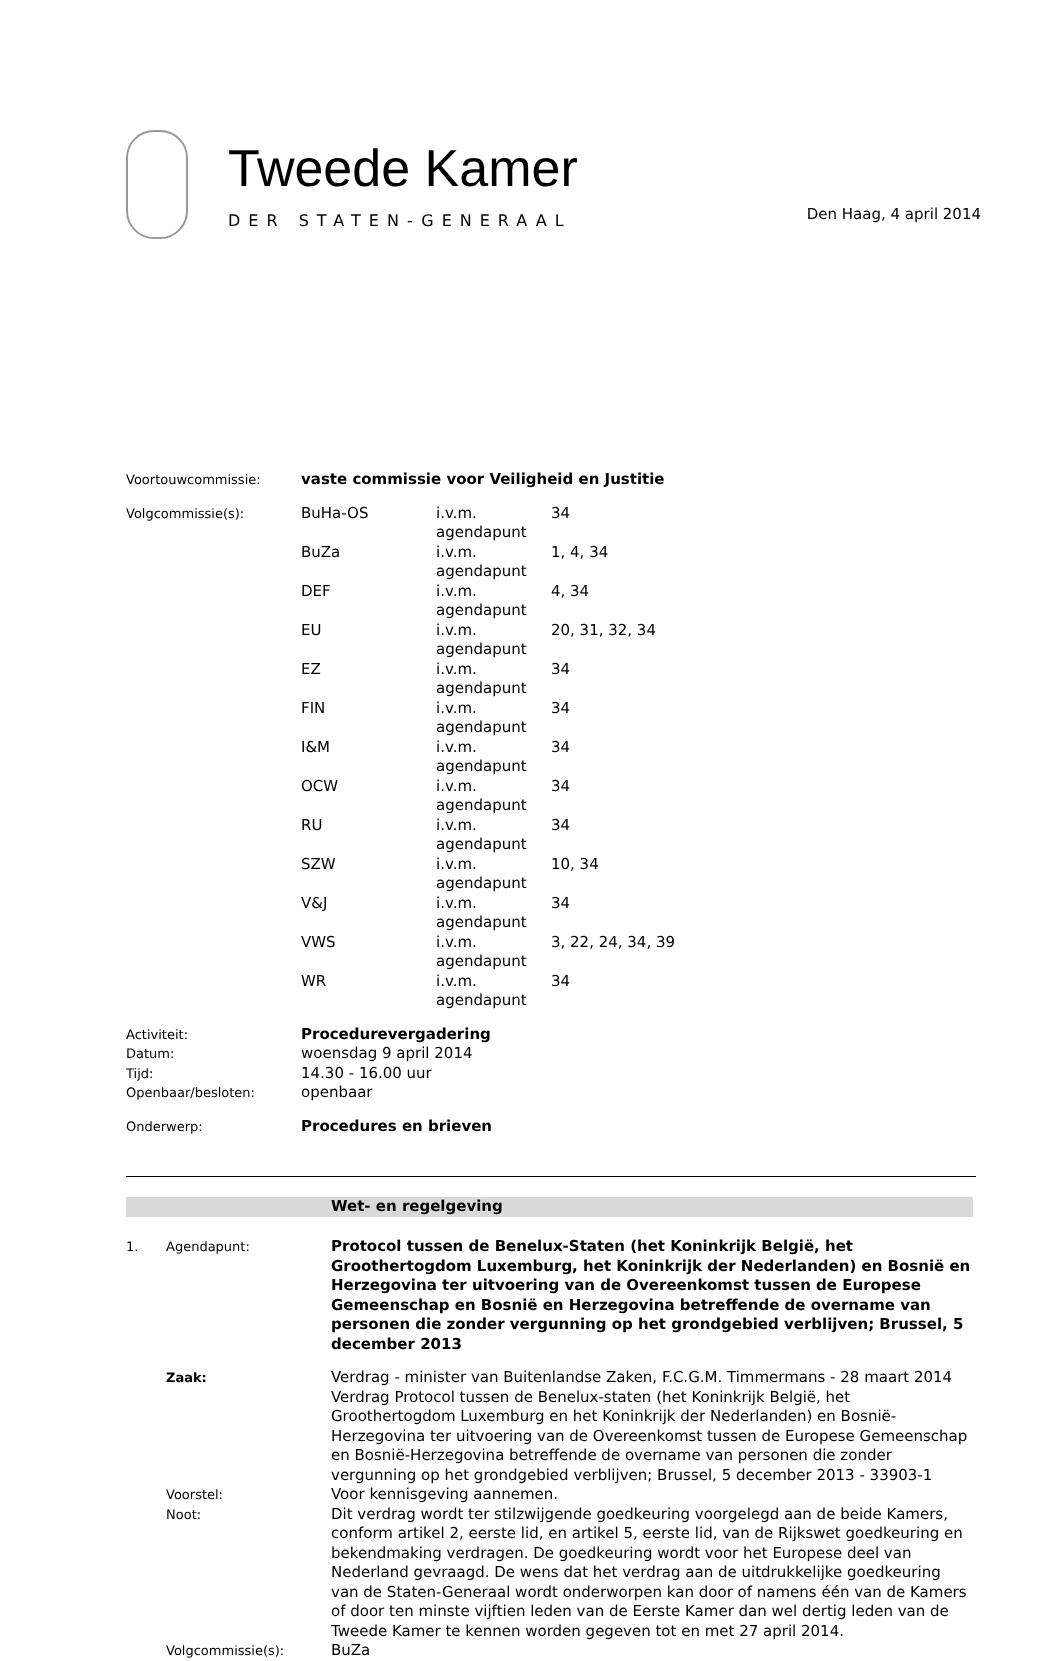Tweede Kamer
DER STATEN-GENERAAL
Den Haag, 4 april 2014
| Voortouwcommissie: | vaste commissie voor Veiligheid en Justitie | | |
| Volgcommissie(s): | BuHa-OS | i.v.m. agendapunt | 34 |
| | BuZa | i.v.m. agendapunt | 1, 4, 34 |
| | DEF | i.v.m. agendapunt | 4, 34 |
| | EU | i.v.m. agendapunt | 20, 31, 32, 34 |
| | EZ | i.v.m. agendapunt | 34 |
| | FIN | i.v.m. agendapunt | 34 |
| | I&M | i.v.m. agendapunt | 34 |
| | OCW | i.v.m. agendapunt | 34 |
| | RU | i.v.m. agendapunt | 34 |
| | SZW | i.v.m. agendapunt | 10, 34 |
| | V&J | i.v.m. agendapunt | 34 |
| | VWS | i.v.m. agendapunt | 3, 22, 24, 34, 39 |
| | WR | i.v.m. agendapunt | 34 |
| Activiteit: | Procedurevergadering | | |
| Datum: | woensdag 9 april 2014 | | |
| Tijd: | 14.30 - 16.00 uur | | |
| Openbaar/besloten: | openbaar | | |
| Onderwerp: | Procedures en brieven | | |
Wet- en regelgeving
| 1. | Agendapunt: | Protocol tussen de Benelux-Staten (het Koninkrijk België, het Groothertogdom Luxemburg, het Koninkrijk der Nederlanden) en Bosnië en Herzegovina ter uitvoering van de Overeenkomst tussen de Europese Gemeenschap en Bosnië en Herzegovina betreffende de overname van personen die zonder vergunning op het grondgebied verblijven; Brussel, 5 december 2013 |
| | Zaak: | Verdrag - minister van Buitenlandse Zaken, F.C.G.M. Timmermans - 28 maart 2014 Verdrag Protocol tussen de Benelux-staten (het Koninkrijk België, het Groothertogdom Luxemburg en het Koninkrijk der Nederlanden) en Bosnië-Herzegovina ter uitvoering van de Overeenkomst tussen de Europese Gemeenschap en Bosnië-Herzegovina betreffende de overname van personen die zonder vergunning op het grondgebied verblijven; Brussel, 5 december 2013 - 33903-1 |
| | Voorstel: | Voor kennisgeving aannemen. |
| | Noot: | Dit verdrag wordt ter stilzwijgende goedkeuring voorgelegd aan de beide Kamers, conform artikel 2, eerste lid, en artikel 5, eerste lid, van de Rijkswet goedkeuring en bekendmaking verdragen. De goedkeuring wordt voor het Europese deel van Nederland gevraagd. De wens dat het verdrag aan de uitdrukkelijke goedkeuring van de Staten-Generaal wordt onderworpen kan door of namens één van de Kamers of door ten minste vijftien leden van de Eerste Kamer dan wel dertig leden van de Tweede Kamer te kennen worden gegeven tot en met 27 april 2014. |
| | Volgcommissie(s): | BuZa |